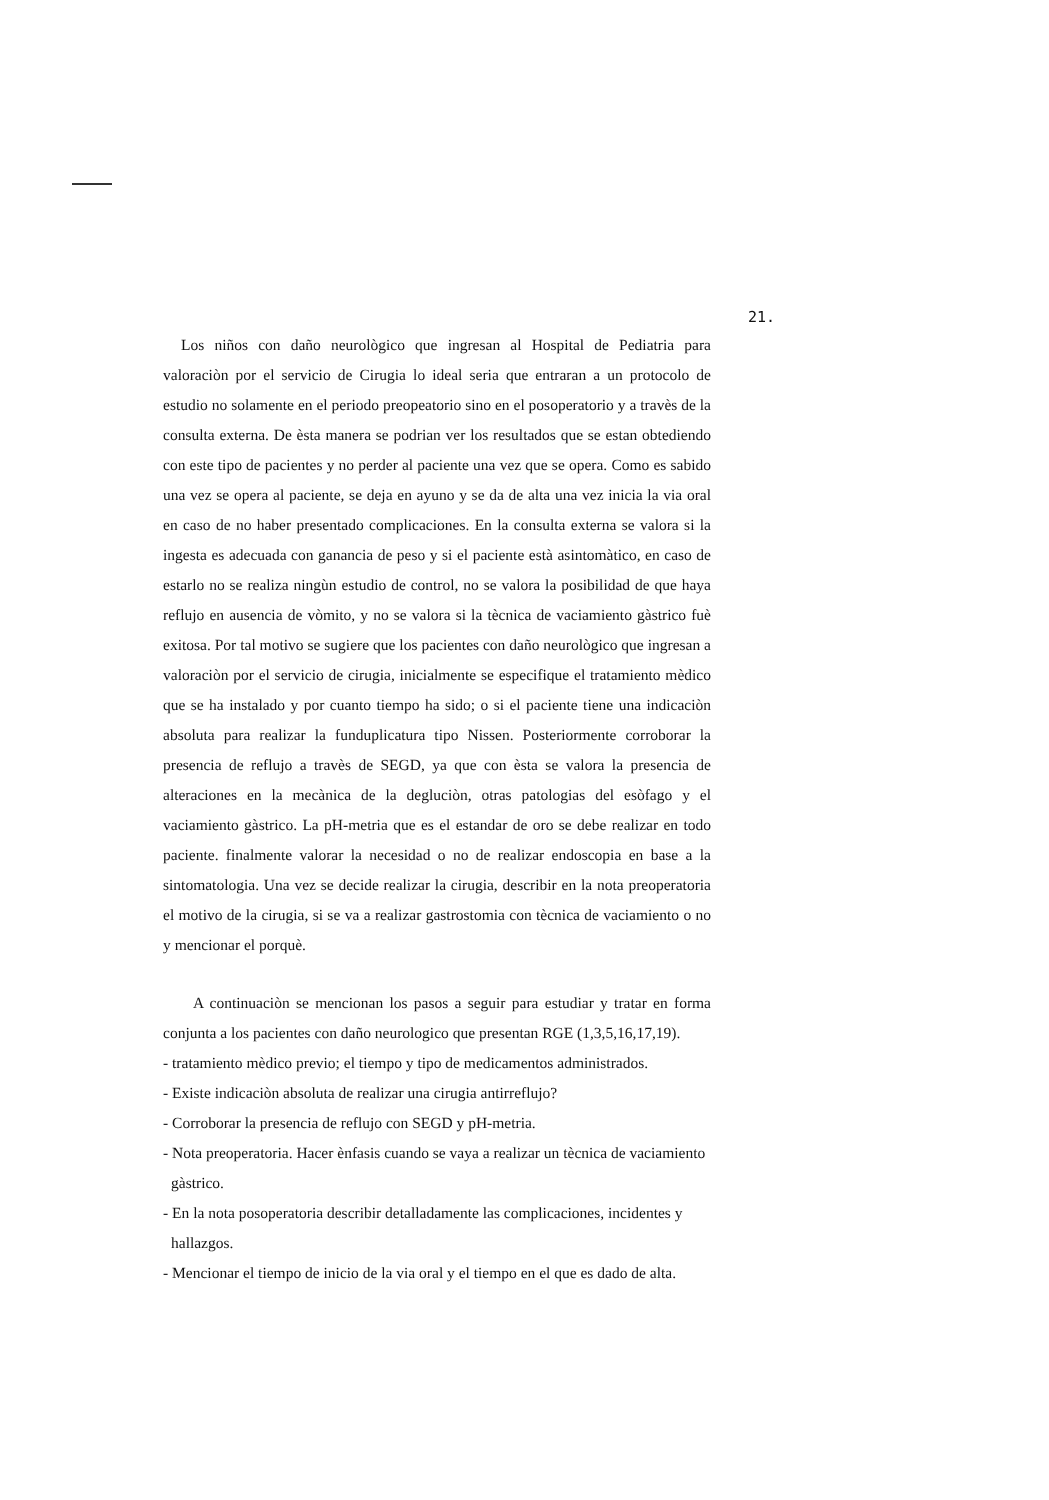21.
Los niños con daño neurològico que ingresan al Hospital de Pediatria para valoraciòn por el servicio de Cirugia lo ideal seria que entraran a un protocolo de estudio no solamente en el periodo preopeatorio sino en el posoperatorio y a travès de la consulta externa. De èsta manera se podrian ver los resultados que se estan obtediendo con este tipo de pacientes y no perder al paciente una vez que se opera. Como es sabido una vez se opera al paciente, se deja en ayuno y se da de alta una vez inicia la via oral en caso de no haber presentado complicaciones. En la consulta externa se valora si la ingesta es adecuada con ganancia de peso y si el paciente està asintomàtico, en caso de estarlo no se realiza ningùn estudio de control, no se valora la posibilidad de que haya reflujo en ausencia de vòmito, y no se valora si la tècnica de vaciamiento gàstrico fuè exitosa. Por tal motivo se sugiere que los pacientes con daño neurològico que ingresan a valoraciòn por el servicio de cirugia, inicialmente se especifique el tratamiento mèdico que se ha instalado y por cuanto tiempo ha sido; o si el paciente tiene una indicaciòn absoluta para realizar la funduplicatura tipo Nissen. Posteriormente corroborar la presencia de reflujo a travès de SEGD, ya que con èsta se valora la presencia de alteraciones en la mecànica de la degluciòn, otras patologias del esòfago y el vaciamiento gàstrico. La pH-metria que es el estandar de oro se debe realizar en todo paciente. finalmente valorar la necesidad o no de realizar endoscopia en base a la sintomatologia. Una vez se decide realizar la cirugia, describir en la nota preoperatoria el motivo de la cirugia, si se va a realizar gastrostomia con tècnica de vaciamiento o no y mencionar el porquè.
A continuaciòn se mencionan los pasos a seguir para estudiar y tratar en forma conjunta a los pacientes con daño neurologico que presentan RGE (1,3,5,16,17,19).
- tratamiento mèdico previo; el tiempo y tipo de medicamentos administrados.
- Existe indicaciòn absoluta de realizar una cirugia antirreflujo?
- Corroborar la presencia de reflujo con SEGD y pH-metria.
- Nota preoperatoria. Hacer ènfasis cuando se vaya a realizar un tècnica de vaciamiento gàstrico.
- En la nota posoperatoria describir detalladamente las complicaciones, incidentes y hallazgos.
- Mencionar el tiempo de inicio de la via oral y el tiempo en el que es dado de alta.